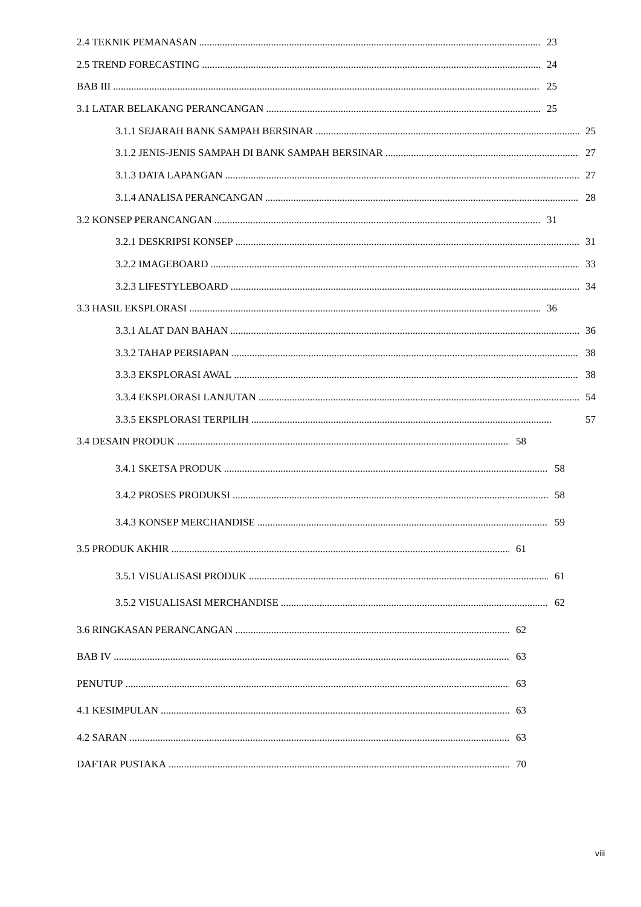2.4 TEKNIK PEMANASAN 23
2.5 TREND FORECASTING 24
BAB III 25
3.1 LATAR BELAKANG PERANCANGAN 25
3.1.1 SEJARAH BANK SAMPAH BERSINAR 25
3.1.2 JENIS-JENIS SAMPAH DI BANK SAMPAH BERSINAR 27
3.1.3 DATA LAPANGAN 27
3.1.4 ANALISA PERANCANGAN 28
3.2 KONSEP PERANCANGAN 31
3.2.1 DESKRIPSI KONSEP 31
3.2.2 IMAGEBOARD 33
3.2.3 LIFESTYLEBOARD 34
3.3 HASIL EKSPLORASI 36
3.3.1 ALAT DAN BAHAN 36
3.3.2 TAHAP PERSIAPAN 38
3.3.3 EKSPLORASI AWAL 38
3.3.4 EKSPLORASI LANJUTAN 54
3.3.5 EKSPLORASI TERPILIH 57
3.4 DESAIN PRODUK 58
3.4.1 SKETSA PRODUK 58
3.4.2 PROSES PRODUKSI 58
3.4.3 KONSEP MERCHANDISE 59
3.5 PRODUK AKHIR 61
3.5.1 VISUALISASI PRODUK 61
3.5.2 VISUALISASI MERCHANDISE 62
3.6 RINGKASAN PERANCANGAN 62
BAB IV 63
PENUTUP 63
4.1 KESIMPULAN 63
4.2 SARAN 63
DAFTAR PUSTAKA 70
viii